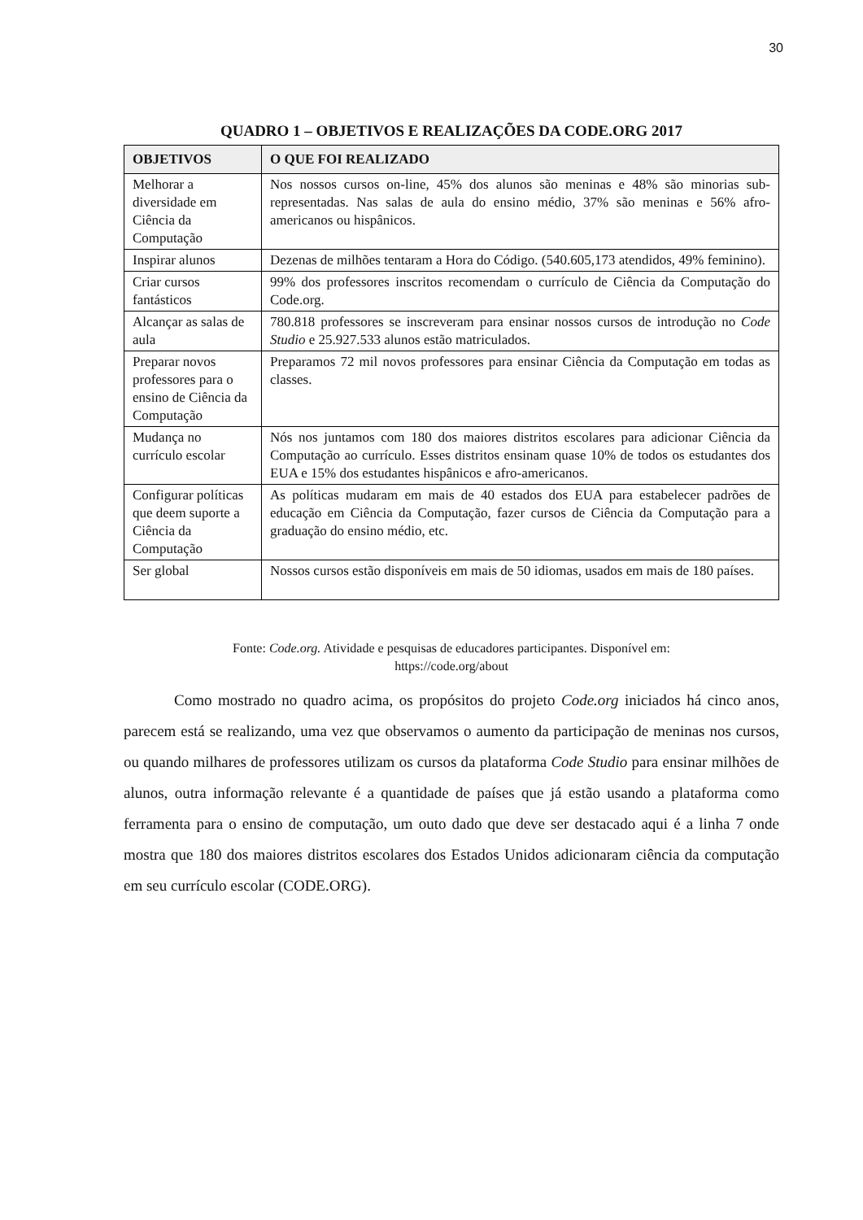30
QUADRO 1 – OBJETIVOS E REALIZAÇÕES DA CODE.ORG 2017
| OBJETIVOS | O QUE FOI REALIZADO |
| --- | --- |
| Melhorar a diversidade em Ciência da Computação | Nos nossos cursos on-line, 45% dos alunos são meninas e 48% são minorias sub-representadas. Nas salas de aula do ensino médio, 37% são meninas e 56% afro-americanos ou hispânicos. |
| Inspirar alunos | Dezenas de milhões tentaram a Hora do Código. (540.605,173 atendidos, 49% feminino). |
| Criar cursos fantásticos | 99% dos professores inscritos recomendam o currículo de Ciência da Computação do Code.org. |
| Alcançar as salas de aula | 780.818 professores se inscreveram para ensinar nossos cursos de introdução no Code Studio e 25.927.533 alunos estão matriculados. |
| Preparar novos professores para o ensino de Ciência da Computação | Preparamos 72 mil novos professores para ensinar Ciência da Computação em todas as classes. |
| Mudança no currículo escolar | Nós nos juntamos com 180 dos maiores distritos escolares para adicionar Ciência da Computação ao currículo. Esses distritos ensinam quase 10% de todos os estudantes dos EUA e 15% dos estudantes hispânicos e afro-americanos. |
| Configurar políticas que deem suporte a Ciência da Computação | As políticas mudaram em mais de 40 estados dos EUA para estabelecer padrões de educação em Ciência da Computação, fazer cursos de Ciência da Computação para a graduação do ensino médio, etc. |
| Ser global | Nossos cursos estão disponíveis em mais de 50 idiomas, usados em mais de 180 países. |
Fonte: Code.org. Atividade e pesquisas de educadores participantes. Disponível em:
https://code.org/about
Como mostrado no quadro acima, os propósitos do projeto Code.org iniciados há cinco anos, parecem está se realizando, uma vez que observamos o aumento da participação de meninas nos cursos, ou quando milhares de professores utilizam os cursos da plataforma Code Studio para ensinar milhões de alunos, outra informação relevante é a quantidade de países que já estão usando a plataforma como ferramenta para o ensino de computação, um outo dado que deve ser destacado aqui é a linha 7 onde mostra que 180 dos maiores distritos escolares dos Estados Unidos adicionaram ciência da computação em seu currículo escolar (CODE.ORG).